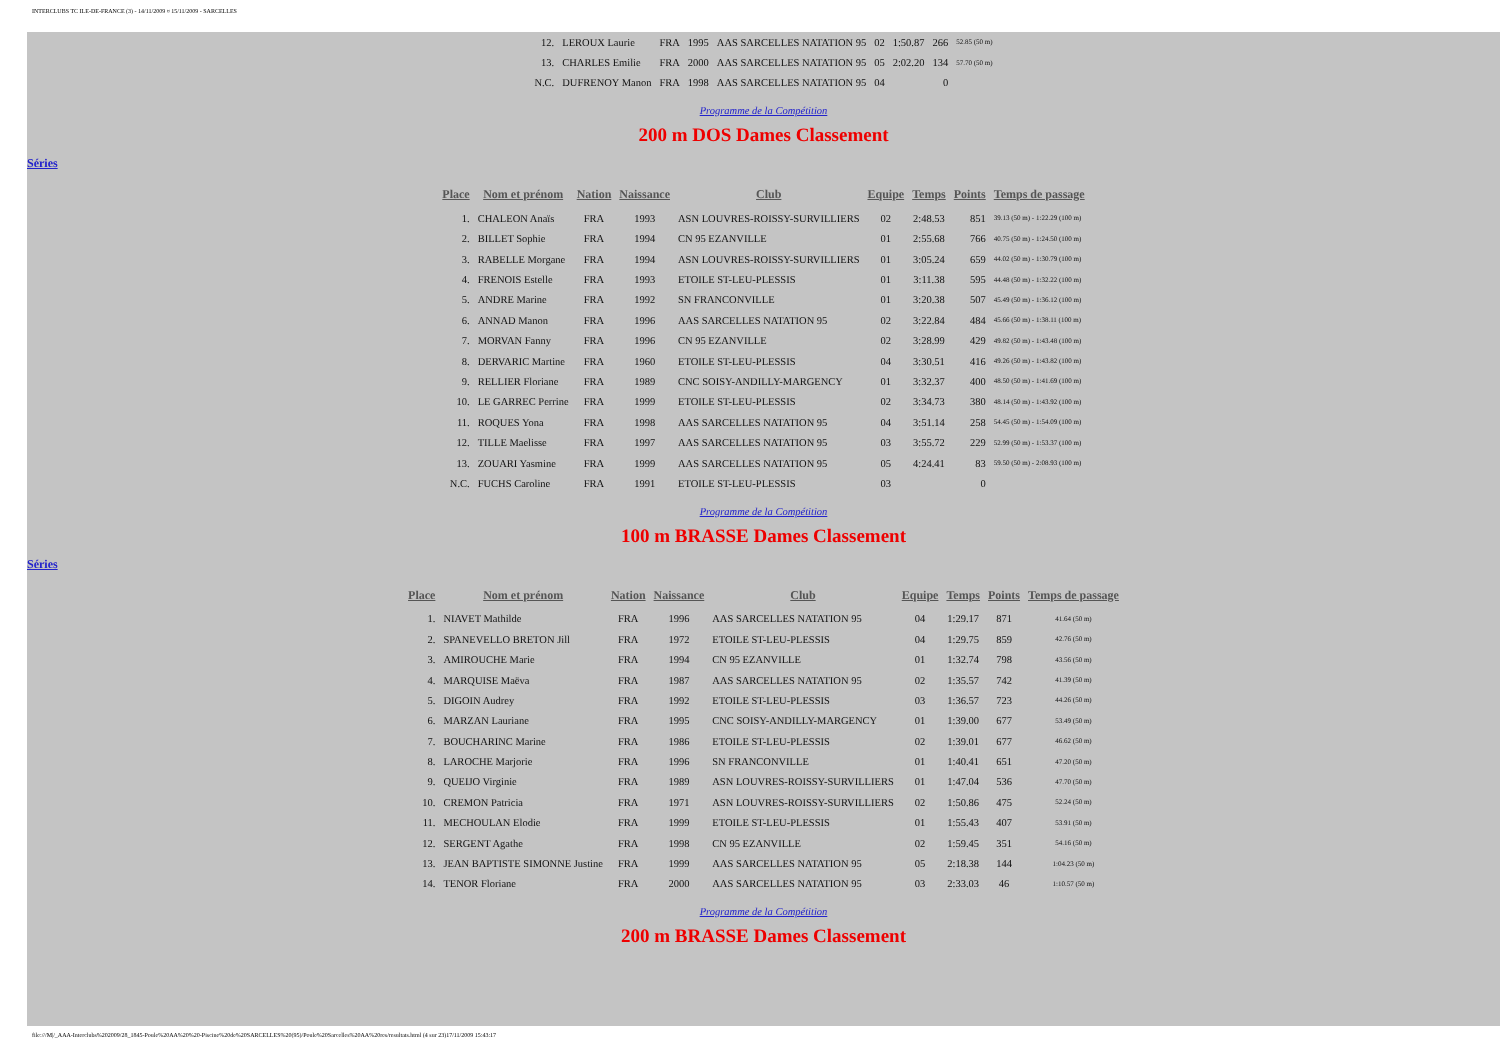INTERCLUBS TC ILE-DE-FRANCE (3) - 14/11/2009 ¤ 15/11/2009 - SARCELLES
| 12. | LEROUX Laurie | FRA | 1995 | AAS SARCELLES NATATION 95 | 02 | 1:50.87 | 266 | 52.85 (50 m) |
| 13. | CHARLES Emilie | FRA | 2000 | AAS SARCELLES NATATION 95 | 05 | 2:02.20 | 134 | 57.70 (50 m) |
| N.C. | DUFRENOY Manon | FRA | 1998 | AAS SARCELLES NATATION 95 | 04 | | 0 | |
Programme de la Compétition
200 m DOS Dames Classement
Séries
| Place | Nom et prénom | Nation | Naissance | Club | Equipe | Temps | Points | Temps de passage |
| --- | --- | --- | --- | --- | --- | --- | --- | --- |
| 1. | CHALEON Anaïs | FRA | 1993 | ASN LOUVRES-ROISSY-SURVILLIERS | 02 | 2:48.53 | 851 | 39.13 (50 m) - 1:22.29 (100 m) |
| 2. | BILLET Sophie | FRA | 1994 | CN 95 EZANVILLE | 01 | 2:55.68 | 766 | 40.75 (50 m) - 1:24.50 (100 m) |
| 3. | RABELLE Morgane | FRA | 1994 | ASN LOUVRES-ROISSY-SURVILLIERS | 01 | 3:05.24 | 659 | 44.02 (50 m) - 1:30.79 (100 m) |
| 4. | FRENOIS Estelle | FRA | 1993 | ETOILE ST-LEU-PLESSIS | 01 | 3:11.38 | 595 | 44.48 (50 m) - 1:32.22 (100 m) |
| 5. | ANDRE Marine | FRA | 1992 | SN FRANCONVILLE | 01 | 3:20.38 | 507 | 45.49 (50 m) - 1:36.12 (100 m) |
| 6. | ANNAD Manon | FRA | 1996 | AAS SARCELLES NATATION 95 | 02 | 3:22.84 | 484 | 45.66 (50 m) - 1:38.11 (100 m) |
| 7. | MORVAN Fanny | FRA | 1996 | CN 95 EZANVILLE | 02 | 3:28.99 | 429 | 49.82 (50 m) - 1:43.48 (100 m) |
| 8. | DERVARIC Martine | FRA | 1960 | ETOILE ST-LEU-PLESSIS | 04 | 3:30.51 | 416 | 49.26 (50 m) - 1:43.82 (100 m) |
| 9. | RELLIER Floriane | FRA | 1989 | CNC SOISY-ANDILLY-MARGENCY | 01 | 3:32.37 | 400 | 48.50 (50 m) - 1:41.69 (100 m) |
| 10. | LE GARREC Perrine | FRA | 1999 | ETOILE ST-LEU-PLESSIS | 02 | 3:34.73 | 380 | 48.14 (50 m) - 1:43.92 (100 m) |
| 11. | ROQUES Yona | FRA | 1998 | AAS SARCELLES NATATION 95 | 04 | 3:51.14 | 258 | 54.45 (50 m) - 1:54.09 (100 m) |
| 12. | TILLE Maelisse | FRA | 1997 | AAS SARCELLES NATATION 95 | 03 | 3:55.72 | 229 | 52.99 (50 m) - 1:53.37 (100 m) |
| 13. | ZOUARI Yasmine | FRA | 1999 | AAS SARCELLES NATATION 95 | 05 | 4:24.41 | 83 | 59.50 (50 m) - 2:08.93 (100 m) |
| N.C. | FUCHS Caroline | FRA | 1991 | ETOILE ST-LEU-PLESSIS | 03 | | 0 | |
Programme de la Compétition
100 m BRASSE Dames Classement
Séries
| Place | Nom et prénom | Nation | Naissance | Club | Equipe | Temps | Points | Temps de passage |
| --- | --- | --- | --- | --- | --- | --- | --- | --- |
| 1. | NIAVET Mathilde | FRA | 1996 | AAS SARCELLES NATATION 95 | 04 | 1:29.17 | 871 | 41.64 (50 m) |
| 2. | SPANEVELLO BRETON Jill | FRA | 1972 | ETOILE ST-LEU-PLESSIS | 04 | 1:29.75 | 859 | 42.76 (50 m) |
| 3. | AMIROUCHE Marie | FRA | 1994 | CN 95 EZANVILLE | 01 | 1:32.74 | 798 | 43.56 (50 m) |
| 4. | MARQUISE Maëva | FRA | 1987 | AAS SARCELLES NATATION 95 | 02 | 1:35.57 | 742 | 41.39 (50 m) |
| 5. | DIGOIN Audrey | FRA | 1992 | ETOILE ST-LEU-PLESSIS | 03 | 1:36.57 | 723 | 44.26 (50 m) |
| 6. | MARZAN Lauriane | FRA | 1995 | CNC SOISY-ANDILLY-MARGENCY | 01 | 1:39.00 | 677 | 53.49 (50 m) |
| 7. | BOUCHARINC Marine | FRA | 1986 | ETOILE ST-LEU-PLESSIS | 02 | 1:39.01 | 677 | 46.62 (50 m) |
| 8. | LAROCHE Marjorie | FRA | 1996 | SN FRANCONVILLE | 01 | 1:40.41 | 651 | 47.20 (50 m) |
| 9. | QUEIJO Virginie | FRA | 1989 | ASN LOUVRES-ROISSY-SURVILLIERS | 01 | 1:47.04 | 536 | 47.70 (50 m) |
| 10. | CREMON Patricia | FRA | 1971 | ASN LOUVRES-ROISSY-SURVILLIERS | 02 | 1:50.86 | 475 | 52.24 (50 m) |
| 11. | MECHOULAN Elodie | FRA | 1999 | ETOILE ST-LEU-PLESSIS | 01 | 1:55.43 | 407 | 53.91 (50 m) |
| 12. | SERGENT Agathe | FRA | 1998 | CN 95 EZANVILLE | 02 | 1:59.45 | 351 | 54.16 (50 m) |
| 13. | JEAN BAPTISTE SIMONNE Justine | FRA | 1999 | AAS SARCELLES NATATION 95 | 05 | 2:18.38 | 144 | 1:04.23 (50 m) |
| 14. | TENOR Floriane | FRA | 2000 | AAS SARCELLES NATATION 95 | 03 | 2:33.03 | 46 | 1:10.57 (50 m) |
Programme de la Compétition
200 m BRASSE Dames Classement
file:///M|/_AAA-Interclubs%202009/28_1845-Poule%20AA%20%20-Piscine%20de%20SARCELLES%20(95)/Poule%20Sarcelles%20AA%20res/resultats.html (4 sur 23)17/11/2009 15:43:17